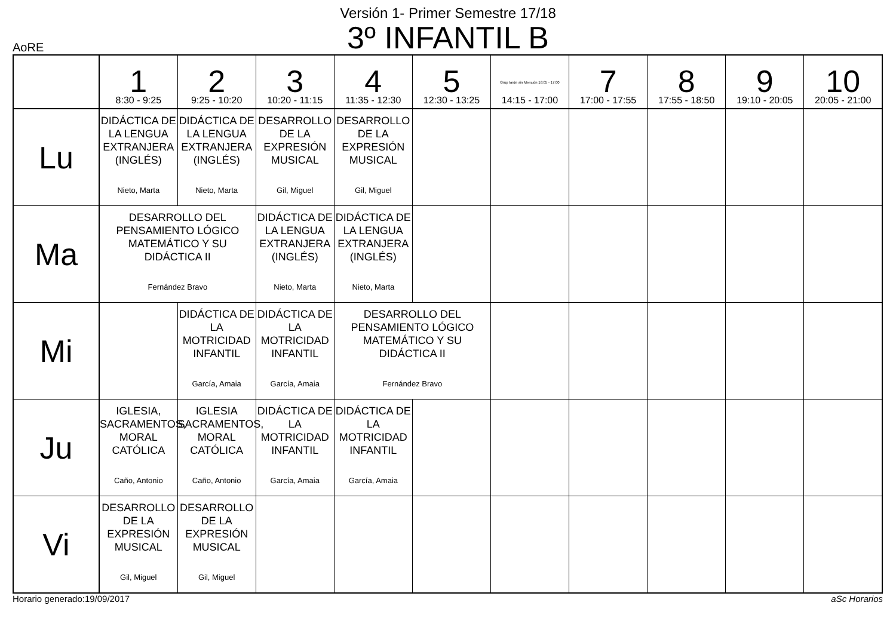Versión 1- Primer Semestre 17/18
3º INFANTIL B
AoRE
| | 1 8:30 - 9:25 | 2 9:25 - 10:20 | 3 10:20 - 11:15 | 4 11:35 - 12:30 | 5 12:30 - 13:25 | Grup tarde sin Mención 16:05 - 17:00 14:15 - 17:00 | 7 17:00 - 17:55 | 8 17:55 - 18:50 | 9 19:10 - 20:05 | 10 20:05 - 21:00 |
| --- | --- | --- | --- | --- | --- | --- | --- | --- | --- | --- |
| Lu | DIDÁCTICA DE LA LENGUA EXTRANJERA (INGLÉS) Nieto, Marta | DIDÁCTICA DE LA LENGUA EXTRANJERA (INGLÉS) Nieto, Marta | DESARROLLO DE LA EXPRESIÓN MUSICAL Gil, Miguel | DESARROLLO DE LA EXPRESIÓN MUSICAL Gil, Miguel | | | | | | |
| Ma | DESARROLLO DEL PENSAMIENTO LÓGICO MATEMÁTICO Y SU DIDÁCTICA II Fernández Bravo | | DIDÁCTICA DE LA LENGUA EXTRANJERA (INGLÉS) Nieto, Marta | DIDÁCTICA DE LA LENGUA EXTRANJERA (INGLÉS) Nieto, Marta | | | | | | |
| Mi | | DIDÁCTICA DE LA MOTRICIDAD INFANTIL García, Amaia | DIDÁCTICA DE LA MOTRICIDAD INFANTIL García, Amaia | DESARROLLO DEL PENSAMIENTO LÓGICO MATEMÁTICO Y SU DIDÁCTICA II Fernández Bravo | | | | | | |
| Ju | IGLESIA, SACRAMENTOS, MORAL CATÓLICA Caño, Antonio | IGLESIA SACRAMENTOS, MORAL CATÓLICA Caño, Antonio | DIDÁCTICA DE LA MOTRICIDAD INFANTIL García, Amaia | DIDÁCTICA DE LA MOTRICIDAD INFANTIL García, Amaia | | | | | | |
| Vi | DESARROLLO DE LA EXPRESIÓN MUSICAL Gil, Miguel | DESARROLLO DE LA EXPRESIÓN MUSICAL Gil, Miguel | | | | | | | | |
Horario generado:19/09/2017 aSc Horarios